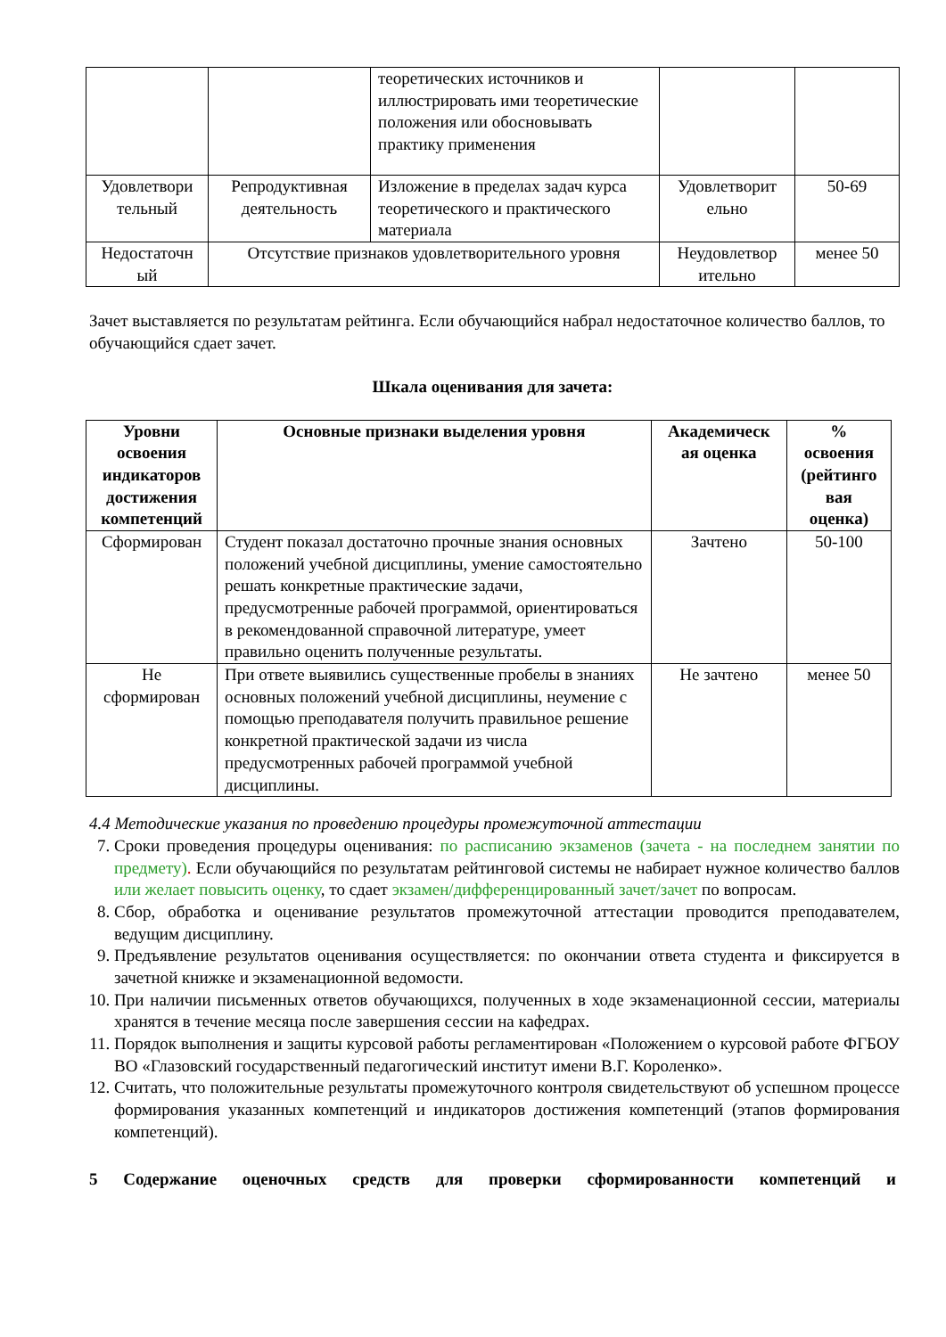| | | теоретических источников и иллюстрировать ими теоретические положения или обосновывать практику применения | | |
| Удовлетвори тельный | Репродуктивная деятельность | Изложение в пределах задач курса теоретического и практического материала | Удовлетворит ельно | 50-69 |
| Недостаточн ый | Отсутствие признаков удовлетворительного уровня | | Неудовлетвор ительно | менее 50 |
Зачет выставляется по результатам рейтинга. Если обучающийся набрал недостаточное количество баллов, то обучающийся сдает зачет.
Шкала оценивания для зачета:
| Уровни освоения индикаторов достижения компетенций | Основные признаки выделения уровня | Академическ ая оценка | % освоения (рейтинго вая оценка) |
| --- | --- | --- | --- |
| Сформирован | Студент показал достаточно прочные знания основных положений учебной дисциплины, умение самостоятельно решать конкретные практические задачи, предусмотренные рабочей программой, ориентироваться в рекомендованной справочной литературе, умеет правильно оценить полученные результаты. | Зачтено | 50-100 |
| Не сформирован | При ответе выявились существенные пробелы в знаниях основных положений учебной дисциплины, неумение с помощью преподавателя получить правильное решение конкретной практической задачи из числа предусмотренных рабочей программой учебной дисциплины. | Не зачтено | менее 50 |
4.4 Методические указания по проведению процедуры промежуточной аттестации
7. Сроки проведения процедуры оценивания: по расписанию экзаменов (зачета - на последнем занятии по предмету). Если обучающийся по результатам рейтинговой системы не набирает нужное количество баллов или желает повысить оценку, то сдает экзамен/дифференцированный зачет/зачет по вопросам.
8. Сбор, обработка и оценивание результатов промежуточной аттестации проводится преподавателем, ведущим дисциплину.
9. Предъявление результатов оценивания осуществляется: по окончании ответа студента и фиксируется в зачетной книжке и экзаменационной ведомости.
10. При наличии письменных ответов обучающихся, полученных в ходе экзаменационной сессии, материалы хранятся в течение месяца после завершения сессии на кафедрах.
11. Порядок выполнения и защиты курсовой работы регламентирован «Положением о курсовой работе ФГБОУ ВО «Глазовский государственный педагогический институт имени В.Г. Короленко».
12. Считать, что положительные результаты промежуточного контроля свидетельствуют об успешном процессе формирования указанных компетенций и индикаторов достижения компетенций (этапов формирования компетенций).
5 Содержание оценочных средств для проверки сформированности компетенций и